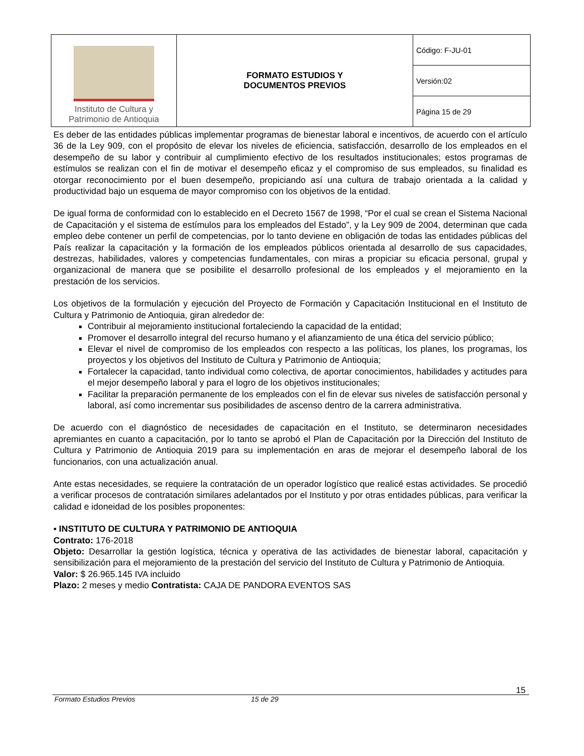| Instituto de Cultura y Patrimonio de Antioquia | FORMATO ESTUDIOS Y DOCUMENTOS PREVIOS | Código: F-JU-01 |
| | | Versión:02 |
| | | Página 15 de 29 |
Es deber de las entidades públicas implementar programas de bienestar laboral e incentivos, de acuerdo con el artículo 36 de la Ley 909, con el propósito de elevar los niveles de eficiencia, satisfacción, desarrollo de los empleados en el desempeño de su labor y contribuir al cumplimiento efectivo de los resultados institucionales; estos programas de estímulos se realizan con el fin de motivar el desempeño eficaz y el compromiso de sus empleados, su finalidad es otorgar reconocimiento por el buen desempeño, propiciando así una cultura de trabajo orientada a la calidad y productividad bajo un esquema de mayor compromiso con los objetivos de la entidad.
De igual forma de conformidad con lo establecido en el Decreto 1567 de 1998, “Por el cual se crean el Sistema Nacional de Capacitación y el sistema de estímulos para los empleados del Estado”, y la Ley 909 de 2004, determinan que cada empleo debe contener un perfil de competencias, por lo tanto deviene en obligación de todas las entidades públicas del País realizar la capacitación y la formación de los empleados públicos orientada al desarrollo de sus capacidades, destrezas, habilidades, valores y competencias fundamentales, con miras a propiciar su eficacia personal, grupal y organizacional de manera que se posibilite el desarrollo profesional de los empleados y el mejoramiento en la prestación de los servicios.
Los objetivos de la formulación y ejecución del Proyecto de Formación y Capacitación Institucional en el Instituto de Cultura y Patrimonio de Antioquia, giran alrededor de:
Contribuir al mejoramiento institucional fortaleciendo la capacidad de la entidad;
Promover el desarrollo integral del recurso humano y el afianzamiento de una ética del servicio público;
Elevar el nivel de compromiso de los empleados con respecto a las políticas, los planes, los programas, los proyectos y los objetivos del Instituto de Cultura y Patrimonio de Antioquia;
Fortalecer la capacidad, tanto individual como colectiva, de aportar conocimientos, habilidades y actitudes para el mejor desempeño laboral y para el logro de los objetivos institucionales;
Facilitar la preparación permanente de los empleados con el fin de elevar sus niveles de satisfacción personal y laboral, así como incrementar sus posibilidades de ascenso dentro de la carrera administrativa.
De acuerdo con el diagnóstico de necesidades de capacitación en el Instituto, se determinaron necesidades apremiantes en cuanto a capacitación, por lo tanto se aprobó el Plan de Capacitación por la Dirección del Instituto de Cultura y Patrimonio de Antioquia 2019 para su implementación en aras de mejorar el desempeño laboral de los funcionarios, con una actualización anual.
Ante estas necesidades, se requiere la contratación de un operador logístico que realicé estas actividades. Se procedió a verificar procesos de contratación similares adelantados por el Instituto y por otras entidades públicas, para verificar la calidad e idoneidad de los posibles proponentes:
▪ INSTITUTO DE CULTURA Y PATRIMONIO DE ANTIOQUIA
Contrato: 176-2018
Objeto: Desarrollar la gestión logística, técnica y operativa de las actividades de bienestar laboral, capacitación y sensibilización para el mejoramiento de la prestación del servicio del Instituto de Cultura y Patrimonio de Antioquia.
Valor: $ 26.965.145 IVA incluido
Plazo: 2 meses y medio Contratista: CAJA DE PANDORA EVENTOS SAS
15
Formato Estudios Previos 15 de 29